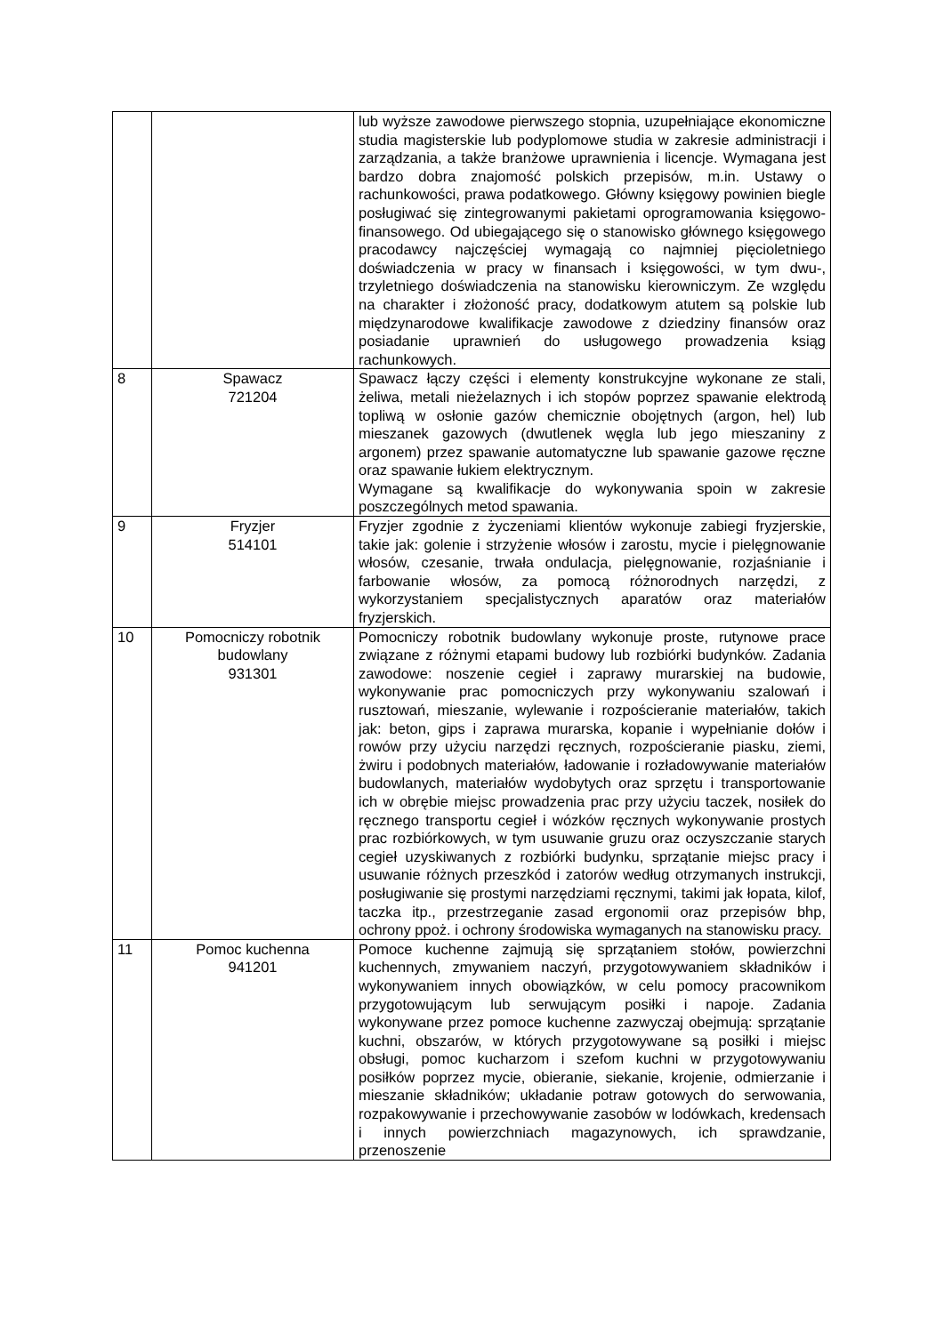| | | lub wyższe zawodowe pierwszego stopnia, uzupełniające ekonomiczne studia magisterskie lub podyplomowe studia w zakresie administracji i zarządzania, a także branżowe uprawnienia i licencje. Wymagana jest bardzo dobra znajomość polskich przepisów, m.in. Ustawy o rachunkowości, prawa podatkowego. Główny księgowy powinien biegle posługiwać się zintegrowanymi pakietami oprogramowania księgowo-finansowego. Od ubiegającego się o stanowisko głównego księgowego pracodawcy najczęściej wymagają co najmniej pięcioletniego doświadczenia w pracy w finansach i księgowości, w tym dwu-, trzyletniego doświadczenia na stanowisku kierowniczym. Ze względu na charakter i złożoność pracy, dodatkowym atutem są polskie lub międzynarodowe kwalifikacje zawodowe z dziedziny finansów oraz posiadanie uprawnień do usługowego prowadzenia ksiąg rachunkowych. |
| 8 | Spawacz 721204 | Spawacz łączy części i elementy konstrukcyjne wykonane ze stali, żeliwa, metali nieżelaznych i ich stopów poprzez spawanie elektrodą topliwą w osłonie gazów chemicznie obojętnych (argon, hel) lub mieszanek gazowych (dwutlenek węgla lub jego mieszaniny z argonem) przez spawanie automatyczne lub spawanie gazowe ręczne oraz spawanie łukiem elektrycznym. Wymagane są kwalifikacje do wykonywania spoin w zakresie poszczególnych metod spawania. |
| 9 | Fryzjer 514101 | Fryzjer zgodnie z życzeniami klientów wykonuje zabiegi fryzjerskie, takie jak: golenie i strzyżenie włosów i zarostu, mycie i pielęgnowanie włosów, czesanie, trwała ondulacja, pielęgnowanie, rozjaśnianie i farbowanie włosów, za pomocą różnorodnych narzędzi, z wykorzystaniem specjalistycznych aparatów oraz materiałów fryzjerskich. |
| 10 | Pomocniczy robotnik budowlany 931301 | Pomocniczy robotnik budowlany wykonuje proste, rutynowe prace związane z różnymi etapami budowy lub rozbiórki budynków. Zadania zawodowe: noszenie cegieł i zaprawy murarskiej na budowie, wykonywanie prac pomocniczych przy wykonywaniu szalowań i rusztowań, mieszanie, wylewanie i rozpościeranie materiałów, takich jak: beton, gips i zaprawa murarska, kopanie i wypełnianie dołów i rowów przy użyciu narzędzi ręcznych, rozpościeranie piasku, ziemi, żwiru i podobnych materiałów, ładowanie i rozładowywanie materiałów budowlanych, materiałów wydobytych oraz sprzętu i transportowanie ich w obrębie miejsc prowadzenia prac przy użyciu taczek, nosiłek do ręcznego transportu cegieł i wózków ręcznych wykonywanie prostych prac rozbiórkowych, w tym usuwanie gruzu oraz oczyszczanie starych cegieł uzyskiwanych z rozbiórki budynku, sprzątanie miejsc pracy i usuwanie różnych przeszkód i zatorów według otrzymanych instrukcji, posługiwanie się prostymi narzędziami ręcznymi, takimi jak łopata, kilof, taczka itp., przestrzeganie zasad ergonomii oraz przepisów bhp, ochrony ppoż. i ochrony środowiska wymaganych na stanowisku pracy. |
| 11 | Pomoc kuchenna 941201 | Pomoce kuchenne zajmują się sprzątaniem stołów, powierzchni kuchennych, zmywaniem naczyń, przygotowywaniem składników i wykonywaniem innych obowiązków, w celu pomocy pracownikom przygotowującym lub serwującym posiłki i napoje. Zadania wykonywane przez pomoce kuchenne zazwyczaj obejmują: sprzątanie kuchni, obszarów, w których przygotowywane są posiłki i miejsc obsługi, pomoc kucharzom i szefom kuchni w przygotowywaniu posiłków poprzez mycie, obieranie, siekanie, krojenie, odmierzanie i mieszanie składników; układanie potraw gotowych do serwowania, rozpakowywanie i przechowywanie zasobów w lodówkach, kredensach i innych powierzchniach magazynowych, ich sprawdzanie, przenoszenie |